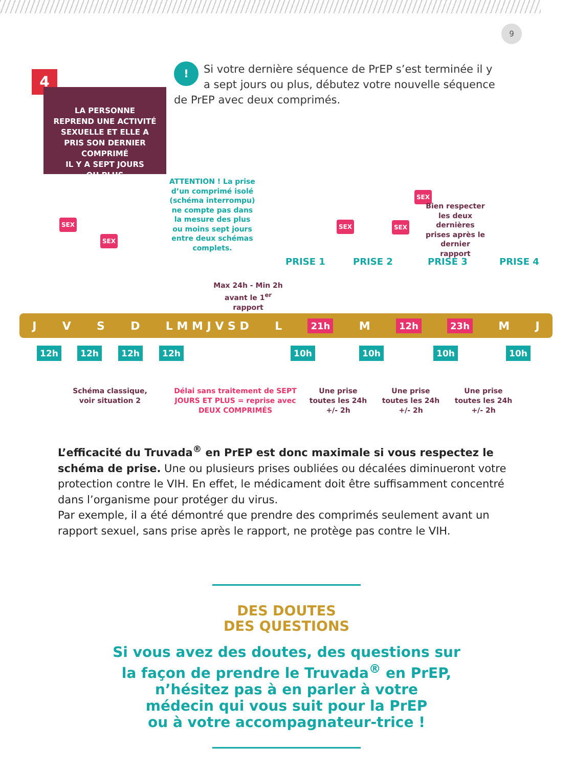9
4
LA PERSONNE
REPREND UNE ACTIVITÉ
SEXUELLE ET ELLE A
PRIS SON DERNIER
COMPRIMÉ
IL Y A SEPT JOURS
OU PLUS
! Si votre dernière séquence de PrEP s’est terminée il y a sept jours ou plus, débutez votre nouvelle séquence de PrEP avec deux comprimés.
ATTENTION ! La prise d’un comprimé isolé (schéma interrompu) ne compte pas dans la mesure des plus ou moins sept jours entre deux schémas complets.
SEX
SEX
SEX SEX
SEX
Bien respecter les deux dernières prises après le dernier rapport
PRISE 1 PRISE 2 PRISE 3 PRISE 4
Max 24h - Min 2h avant le 1<sup>er</sup> rapport
JVSD L M M J V S D L 21h M 12h 23h M J
12h 12h 12h 12h 10h 10h 10h 10h
Schéma classique, voir situation 2
Délai sans traitement de SEPT JOURS ET PLUS = reprise avec DEUX COMPRIMÉS
Une prise toutes les 24h +/- 2h
Une prise toutes les 24h +/- 2h
Une prise toutes les 24h +/- 2h
L’efficacité du Truvada<sup>®</sup> en PrEP est donc maximale si vous respectez le schéma de prise. Une ou plusieurs prises oubliées ou décalées diminueront votre protection contre le VIH. En effet, le médicament doit être suffisamment concentré dans l’organisme pour protéger du virus.
Par exemple, il a été démontré que prendre des comprimés seulement avant un rapport sexuel, sans prise après le rapport, ne protège pas contre le VIH.
DES DOUTES
DES QUESTIONS
Si vous avez des doutes, des questions sur
la façon de prendre le Truvada<sup>®</sup> en PrEP,
n’hésitez pas à en parler à votre
médecin qui vous suit pour la PrEP
ou à votre accompagnateur-trice !